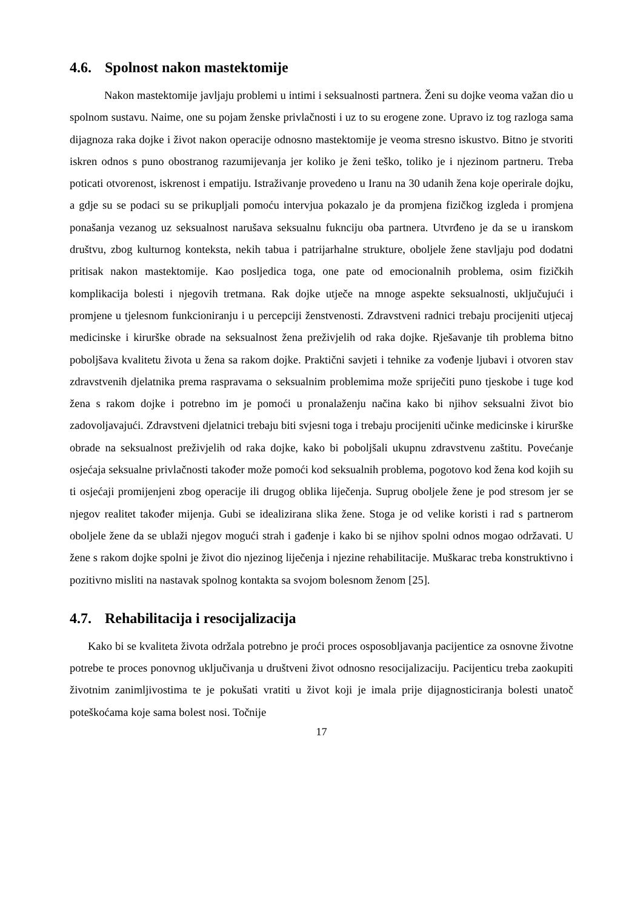4.6. Spolnost nakon mastektomije
Nakon mastektomije javljaju problemi u intimi i seksualnosti partnera. Ženi su dojke veoma važan dio u spolnom sustavu. Naime, one su pojam ženske privlačnosti i uz to su erogene zone. Upravo iz tog razloga sama dijagnoza raka dojke i život nakon operacije odnosno mastektomije je veoma stresno iskustvo. Bitno je stvoriti iskren odnos s puno obostranog razumijevanja jer koliko je ženi teško, toliko je i njezinom partneru. Treba poticati otvorenost, iskrenost i empatiju. Istraživanje provedeno u Iranu na 30 udanih žena koje operirale dojku, a gdje su se podaci su se prikupljali pomoću intervjua pokazalo je da promjena fizičkog izgleda i promjena ponašanja vezanog uz seksualnost narušava seksualnu fuknciju oba partnera. Utvrđeno je da se u iranskom društvu, zbog kulturnog konteksta, nekih tabua i patrijarhalne strukture, oboljele žene stavljaju pod dodatni pritisak nakon mastektomije. Kao posljedica toga, one pate od emocionalnih problema, osim fizičkih komplikacija bolesti i njegovih tretmana. Rak dojke utječe na mnoge aspekte seksualnosti, uključujući i promjene u tjelesnom funkcioniranju i u percepciji ženstvenosti. Zdravstveni radnici trebaju procijeniti utjecaj medicinske i kirurške obrade na seksualnost žena preživjelih od raka dojke. Rješavanje tih problema bitno poboljšava kvalitetu života u žena sa rakom dojke. Praktični savjeti i tehnike za vođenje ljubavi i otvoren stav zdravstvenih djelatnika prema raspravama o seksualnim problemima može spriječiti puno tjeskobe i tuge kod žena s rakom dojke i potrebno im je pomoći u pronalaženju načina kako bi njihov seksualni život bio zadovoljavajući. Zdravstveni djelatnici trebaju biti svjesni toga i trebaju procijeniti učinke medicinske i kirurške obrade na seksualnost preživjelih od raka dojke, kako bi poboljšali ukupnu zdravstvenu zaštitu. Povećanje osjećaja seksualne privlačnosti također može pomoći kod seksualnih problema, pogotovo kod žena kod kojih su ti osjećaji promijenjeni zbog operacije ili drugog oblika liječenja. Suprug oboljele žene je pod stresom jer se njegov realitet također mijenja. Gubi se idealizirana slika žene. Stoga je od velike koristi i rad s partnerom oboljele žene da se ublaži njegov mogući strah i gađenje i kako bi se njihov spolni odnos mogao održavati. U žene s rakom dojke spolni je život dio njezinog liječenja i njezine rehabilitacije. Muškarac treba konstruktivno i pozitivno misliti na nastavak spolnog kontakta sa svojom bolesnom ženom [25].
4.7. Rehabilitacija i resocijalizacija
Kako bi se kvaliteta života održala potrebno je proći proces osposobljavanja pacijentice za osnovne životne potrebe te proces ponovnog uključivanja u društveni život odnosno resocijalizaciju. Pacijenticu treba zaokupiti životnim zanimljivostima te je pokušati vratiti u život koji je imala prije dijagnosticiranja bolesti unatoč poteškoćama koje sama bolest nosi. Točnije
17